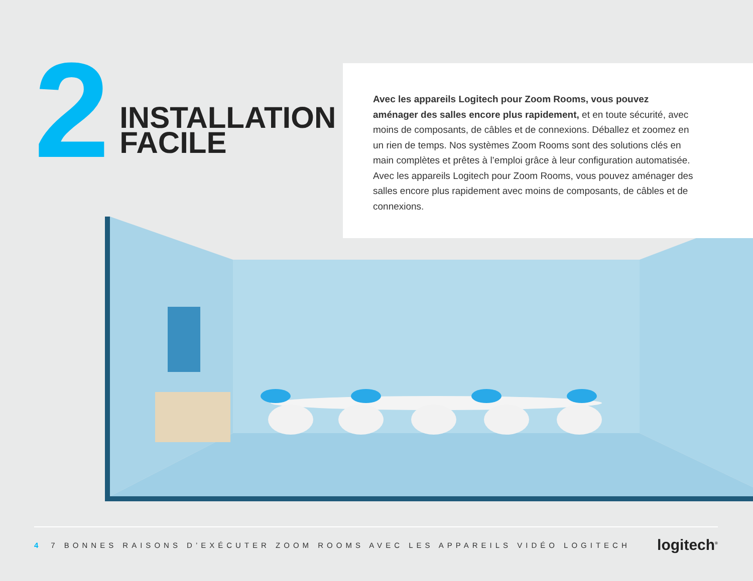2
INSTALLATION
FACILE
Avec les appareils Logitech pour Zoom Rooms, vous pouvez aménager des salles encore plus rapidement, et en toute sécurité, avec moins de composants, de câbles et de connexions. Déballez et zoomez en un rien de temps. Nos systèmes Zoom Rooms sont des solutions clés en main complètes et prêtes à l’emploi grâce à leur configuration automatisée. Avec les appareils Logitech pour Zoom Rooms, vous pouvez aménager des salles encore plus rapidement avec moins de composants, de câbles et de connexions.
4 7 BONNES RAISONS D’EXÉCUTER ZOOM ROOMS AVEC LES APPAREILS VIDÉO LOGITECH
logitech<sup>®</sup>